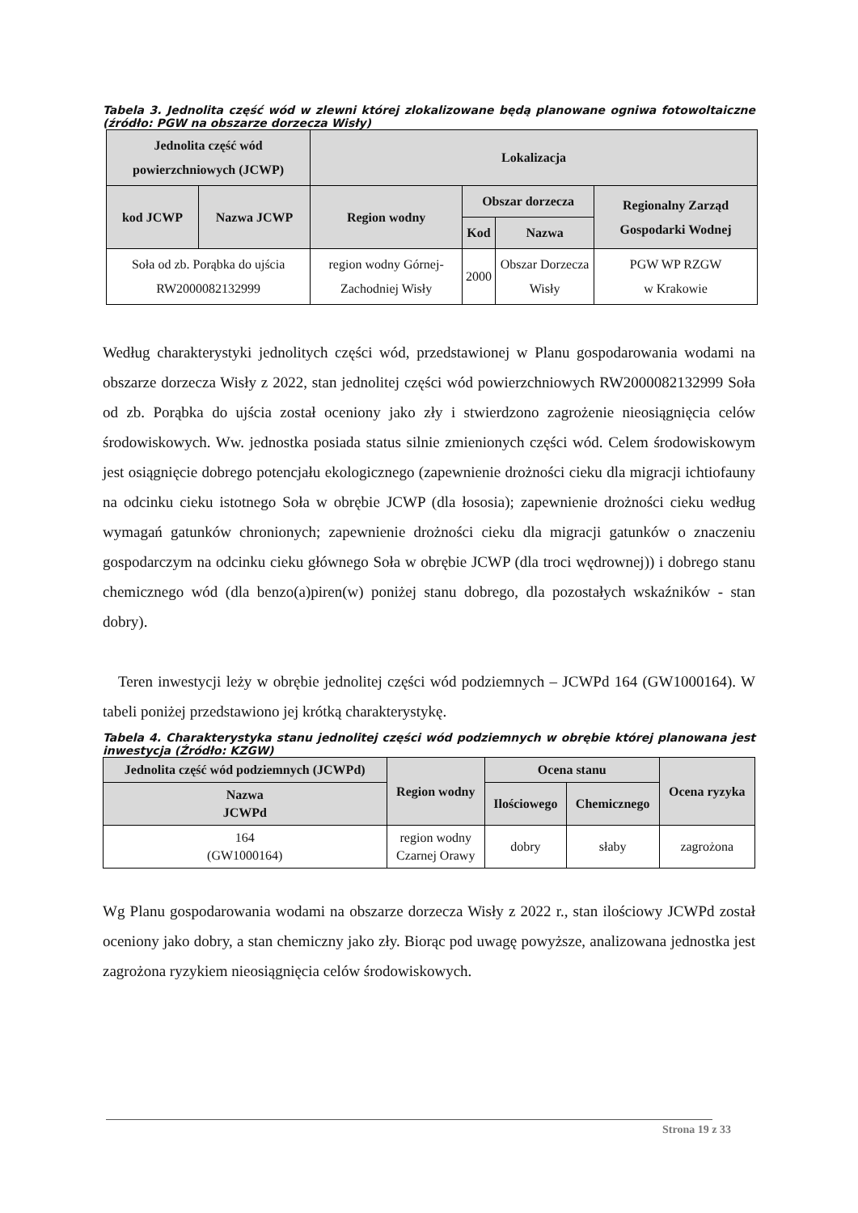Tabela 3. Jednolita część wód w zlewni której zlokalizowane będą planowane ogniwa fotowoltaiczne (źródło: PGW na obszarze dorzecza Wisły)
| Jednolita część wód powierzchniowych (JCWP) | | Lokalizacja | | | |
| --- | --- | --- | --- | --- | --- |
| kod JCWP | Nazwa JCWP | Region wodny | Obszar dorzecza | | Regionalny Zarząd Gospodarki Wodnej |
| | | | Kod | Nazwa | |
| Soła od zb. Porąbka do ujścia RW2000082132999 | | region wodny Górnej-Zachodniej Wisły | 2000 | Obszar Dorzecza Wisły | PGW WP RZGW w Krakowie |
Według charakterystyki jednolitych części wód, przedstawionej w Planu gospodarowania wodami na obszarze dorzecza Wisły z 2022, stan jednolitej części wód powierzchniowych RW2000082132999 Soła od zb. Porąbka do ujścia został oceniony jako zły i stwierdzono zagrożenie nieosiągnięcia celów środowiskowych. Ww. jednostka posiada status silnie zmienionych części wód. Celem środowiskowym jest osiągnięcie dobrego potencjału ekologicznego (zapewnienie drożności cieku dla migracji ichtiofauny na odcinku cieku istotnego Soła w obrębie JCWP (dla łososia); zapewnienie drożności cieku według wymagań gatunków chronionych; zapewnienie drożności cieku dla migracji gatunków o znaczeniu gospodarczym na odcinku cieku głównego Soła w obrębie JCWP (dla troci wędrownej)) i dobrego stanu chemicznego wód (dla benzo(a)piren(w) poniżej stanu dobrego, dla pozostałych wskaźników - stan dobry).
Teren inwestycji leży w obrębie jednolitej części wód podziemnych – JCWPd 164 (GW1000164). W tabeli poniżej przedstawiono jej krótką charakterystykę.
Tabela 4. Charakterystyka stanu jednolitej części wód podziemnych w obrębie której planowana jest inwestycja (Źródło: KZGW)
| Jednolita część wód podziemnych (JCWPd) | Region wodny | Ocena stanu | | Ocena ryzyka |
| --- | --- | --- | --- | --- |
| Nazwa JCWPd | | Ilościowego | Chemicznego | |
| 164 (GW1000164) | region wodny Czarnej Orawy | dobry | słaby | zagrożona |
Wg Planu gospodarowania wodami na obszarze dorzecza Wisły z 2022 r., stan ilościowy JCWPd został oceniony jako dobry, a stan chemiczny jako zły. Biorąc pod uwagę powyższe, analizowana jednostka jest zagrożona ryzykiem nieosiągnięcia celów środowiskowych.
Strona 19 z 33